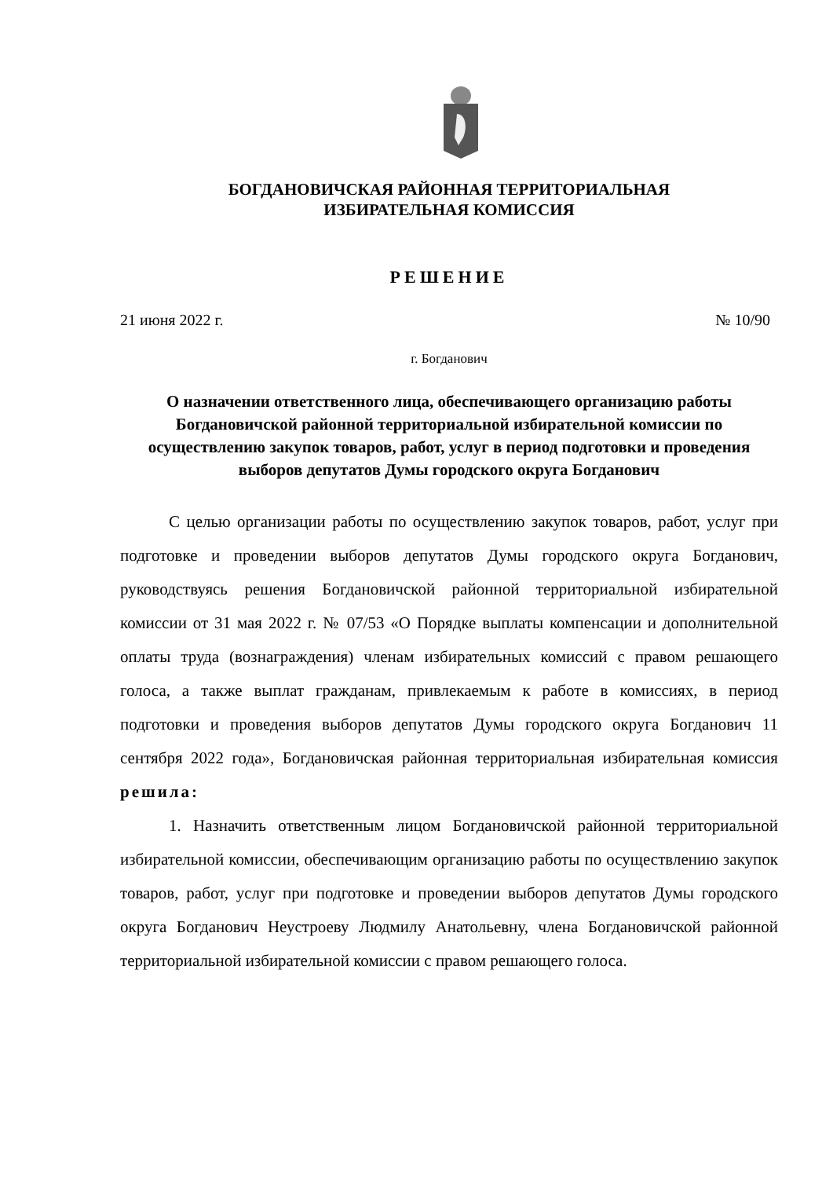БОГДАНОВИЧСКАЯ РАЙОННАЯ ТЕРРИТОРИАЛЬНАЯ
ИЗБИРАТЕЛЬНАЯ КОМИССИЯ
РЕШЕНИЕ
21 июня 2022 г. № 10/90
г. Богданович
О назначении ответственного лица, обеспечивающего организацию работы Богдановичской районной территориальной избирательной комиссии по осуществлению закупок товаров, работ, услуг в период подготовки и проведения выборов депутатов Думы городского округа Богданович
С целью организации работы по осуществлению закупок товаров, работ, услуг при подготовке и проведении выборов депутатов Думы городского округа Богданович, руководствуясь решения Богдановичской районной территориальной избирательной комиссии от 31 мая 2022 г. № 07/53 «О Порядке выплаты компенсации и дополнительной оплаты труда (вознаграждения) членам избирательных комиссий с правом решающего голоса, а также выплат гражданам, привлекаемым к работе в комиссиях, в период подготовки и проведения выборов депутатов Думы городского округа Богданович 11 сентября 2022 года», Богдановичская районная территориальная избирательная комиссия решила:
1. Назначить ответственным лицом Богдановичской районной территориальной избирательной комиссии, обеспечивающим организацию работы по осуществлению закупок товаров, работ, услуг при подготовке и проведении выборов депутатов Думы городского округа Богданович Неустроеву Людмилу Анатольевну, члена Богдановичской районной территориальной избирательной комиссии с правом решающего голоса.